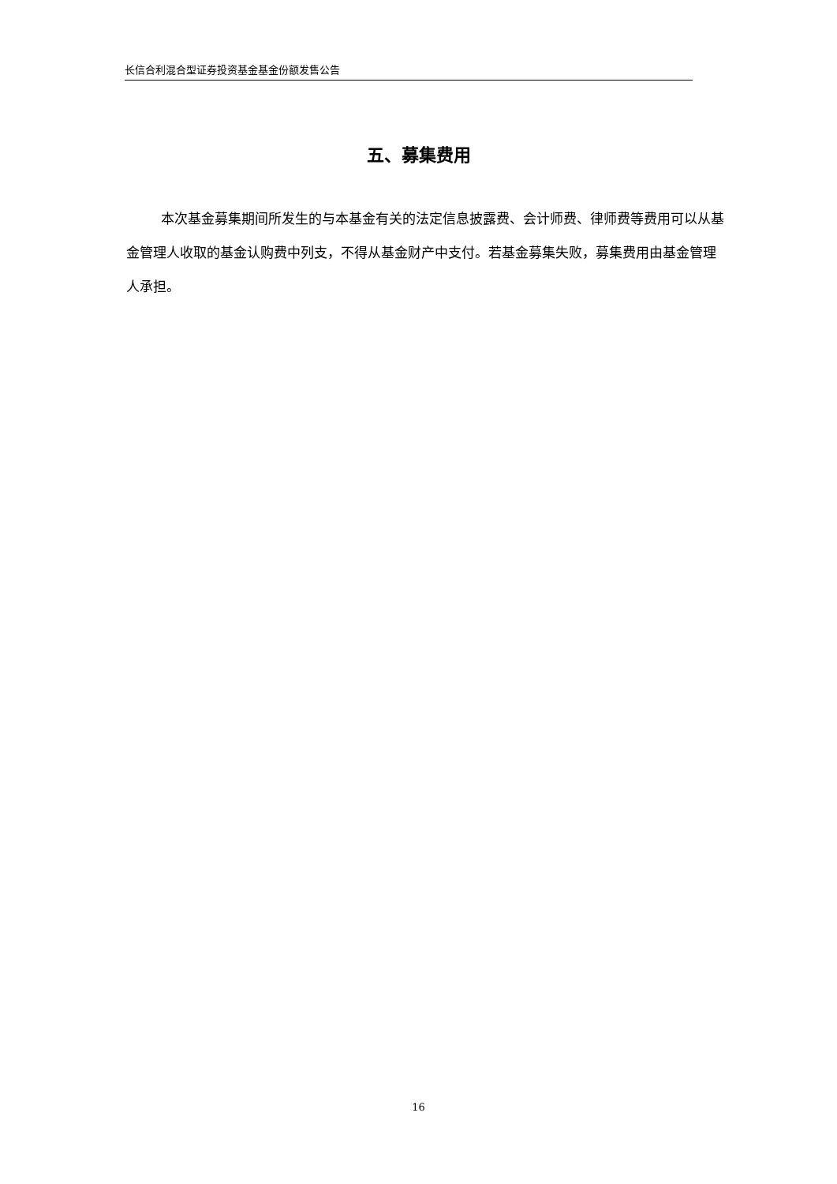长信合利混合型证券投资基金基金份额发售公告
五、募集费用
本次基金募集期间所发生的与本基金有关的法定信息披露费、会计师费、律师费等费用可以从基金管理人收取的基金认购费中列支，不得从基金财产中支付。若基金募集失败，募集费用由基金管理人承担。
16